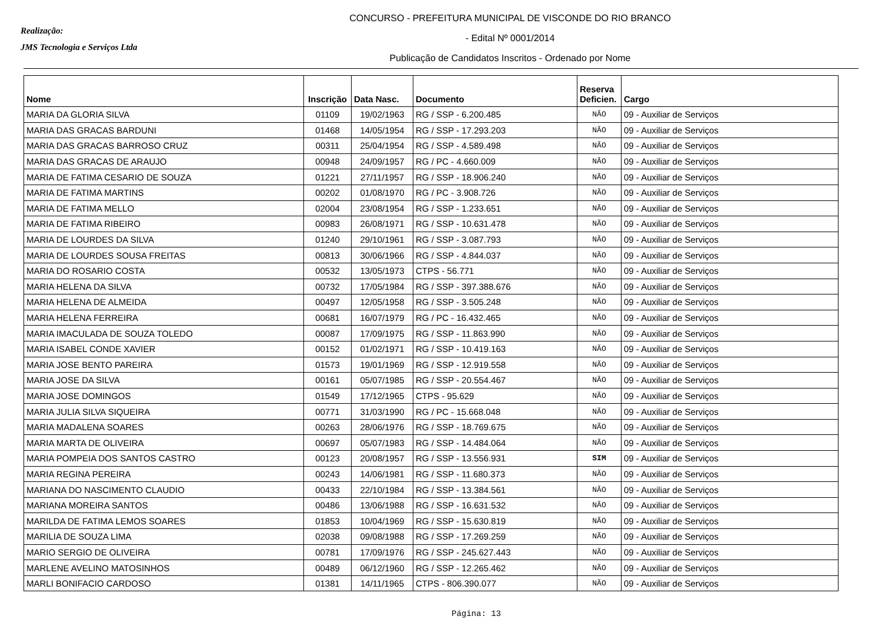Realização:
JMS Tecnologia e Serviços Ltda
CONCURSO - PREFEITURA MUNICIPAL DE VISCONDE DO RIO BRANCO
- Edital Nº 0001/2014
Publicação de Candidatos Inscritos - Ordenado por Nome
| Nome | Inscrição | Data Nasc. | Documento | Reserva Deficien. | Cargo |
| --- | --- | --- | --- | --- | --- |
| MARIA DA GLORIA SILVA | 01109 | 19/02/1963 | RG / SSP - 6.200.485 | NÃO | 09 - Auxiliar de Serviços |
| MARIA DAS GRACAS BARDUNI | 01468 | 14/05/1954 | RG / SSP - 17.293.203 | NÃO | 09 - Auxiliar de Serviços |
| MARIA DAS GRACAS BARROSO CRUZ | 00311 | 25/04/1954 | RG / SSP - 4.589.498 | NÃO | 09 - Auxiliar de Serviços |
| MARIA DAS GRACAS DE ARAUJO | 00948 | 24/09/1957 | RG / PC - 4.660.009 | NÃO | 09 - Auxiliar de Serviços |
| MARIA DE FATIMA CESARIO DE SOUZA | 01221 | 27/11/1957 | RG / SSP - 18.906.240 | NÃO | 09 - Auxiliar de Serviços |
| MARIA DE FATIMA MARTINS | 00202 | 01/08/1970 | RG / PC - 3.908.726 | NÃO | 09 - Auxiliar de Serviços |
| MARIA DE FATIMA MELLO | 02004 | 23/08/1954 | RG / SSP - 1.233.651 | NÃO | 09 - Auxiliar de Serviços |
| MARIA DE FATIMA RIBEIRO | 00983 | 26/08/1971 | RG / SSP - 10.631.478 | NÃO | 09 - Auxiliar de Serviços |
| MARIA DE LOURDES DA SILVA | 01240 | 29/10/1961 | RG / SSP - 3.087.793 | NÃO | 09 - Auxiliar de Serviços |
| MARIA DE LOURDES SOUSA FREITAS | 00813 | 30/06/1966 | RG / SSP - 4.844.037 | NÃO | 09 - Auxiliar de Serviços |
| MARIA DO ROSARIO COSTA | 00532 | 13/05/1973 | CTPS - 56.771 | NÃO | 09 - Auxiliar de Serviços |
| MARIA HELENA DA SILVA | 00732 | 17/05/1984 | RG / SSP - 397.388.676 | NÃO | 09 - Auxiliar de Serviços |
| MARIA HELENA DE ALMEIDA | 00497 | 12/05/1958 | RG / SSP - 3.505.248 | NÃO | 09 - Auxiliar de Serviços |
| MARIA HELENA FERREIRA | 00681 | 16/07/1979 | RG / PC - 16.432.465 | NÃO | 09 - Auxiliar de Serviços |
| MARIA IMACULADA DE SOUZA TOLEDO | 00087 | 17/09/1975 | RG / SSP - 11.863.990 | NÃO | 09 - Auxiliar de Serviços |
| MARIA ISABEL CONDE XAVIER | 00152 | 01/02/1971 | RG / SSP - 10.419.163 | NÃO | 09 - Auxiliar de Serviços |
| MARIA JOSE BENTO PAREIRA | 01573 | 19/01/1969 | RG / SSP - 12.919.558 | NÃO | 09 - Auxiliar de Serviços |
| MARIA JOSE DA SILVA | 00161 | 05/07/1985 | RG / SSP - 20.554.467 | NÃO | 09 - Auxiliar de Serviços |
| MARIA JOSE DOMINGOS | 01549 | 17/12/1965 | CTPS - 95.629 | NÃO | 09 - Auxiliar de Serviços |
| MARIA JULIA SILVA SIQUEIRA | 00771 | 31/03/1990 | RG / PC - 15.668.048 | NÃO | 09 - Auxiliar de Serviços |
| MARIA MADALENA SOARES | 00263 | 28/06/1976 | RG / SSP - 18.769.675 | NÃO | 09 - Auxiliar de Serviços |
| MARIA MARTA DE OLIVEIRA | 00697 | 05/07/1983 | RG / SSP - 14.484.064 | NÃO | 09 - Auxiliar de Serviços |
| MARIA POMPEIA DOS SANTOS CASTRO | 00123 | 20/08/1957 | RG / SSP - 13.556.931 | SIM | 09 - Auxiliar de Serviços |
| MARIA REGINA PEREIRA | 00243 | 14/06/1981 | RG / SSP - 11.680.373 | NÃO | 09 - Auxiliar de Serviços |
| MARIANA DO NASCIMENTO CLAUDIO | 00433 | 22/10/1984 | RG / SSP - 13.384.561 | NÃO | 09 - Auxiliar de Serviços |
| MARIANA MOREIRA SANTOS | 00486 | 13/06/1988 | RG / SSP - 16.631.532 | NÃO | 09 - Auxiliar de Serviços |
| MARILDA DE FATIMA LEMOS SOARES | 01853 | 10/04/1969 | RG / SSP - 15.630.819 | NÃO | 09 - Auxiliar de Serviços |
| MARILIA DE SOUZA LIMA | 02038 | 09/08/1988 | RG / SSP - 17.269.259 | NÃO | 09 - Auxiliar de Serviços |
| MARIO SERGIO DE OLIVEIRA | 00781 | 17/09/1976 | RG / SSP - 245.627.443 | NÃO | 09 - Auxiliar de Serviços |
| MARLENE AVELINO MATOSINHOS | 00489 | 06/12/1960 | RG / SSP - 12.265.462 | NÃO | 09 - Auxiliar de Serviços |
| MARLI BONIFACIO CARDOSO | 01381 | 14/11/1965 | CTPS - 806.390.077 | NÃO | 09 - Auxiliar de Serviços |
Página: 13